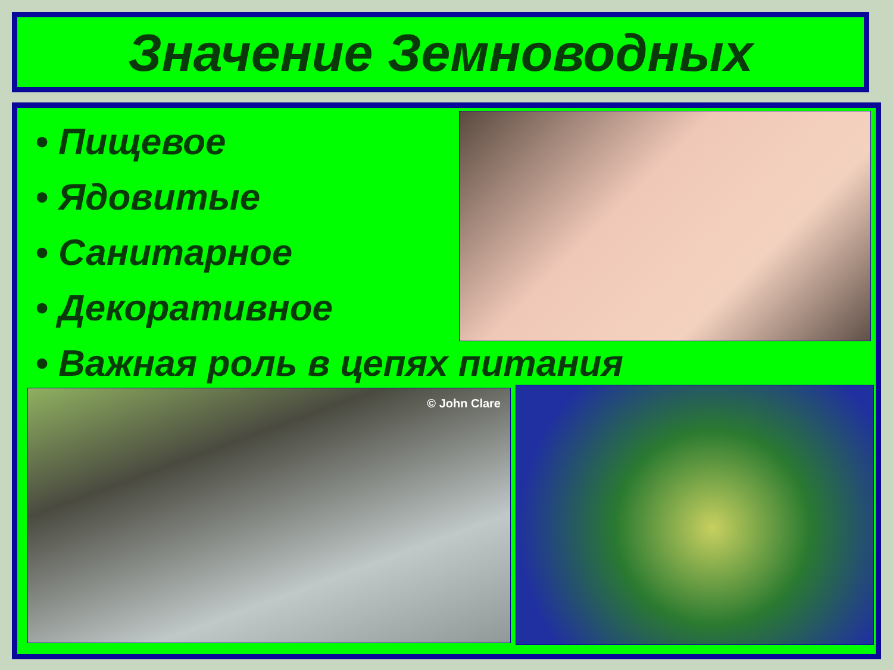Значение Земноводных
• Пищевое
• Ядовитые
• Санитарное
• Декоративное
• Важная роль в цепях питания
© John Clare